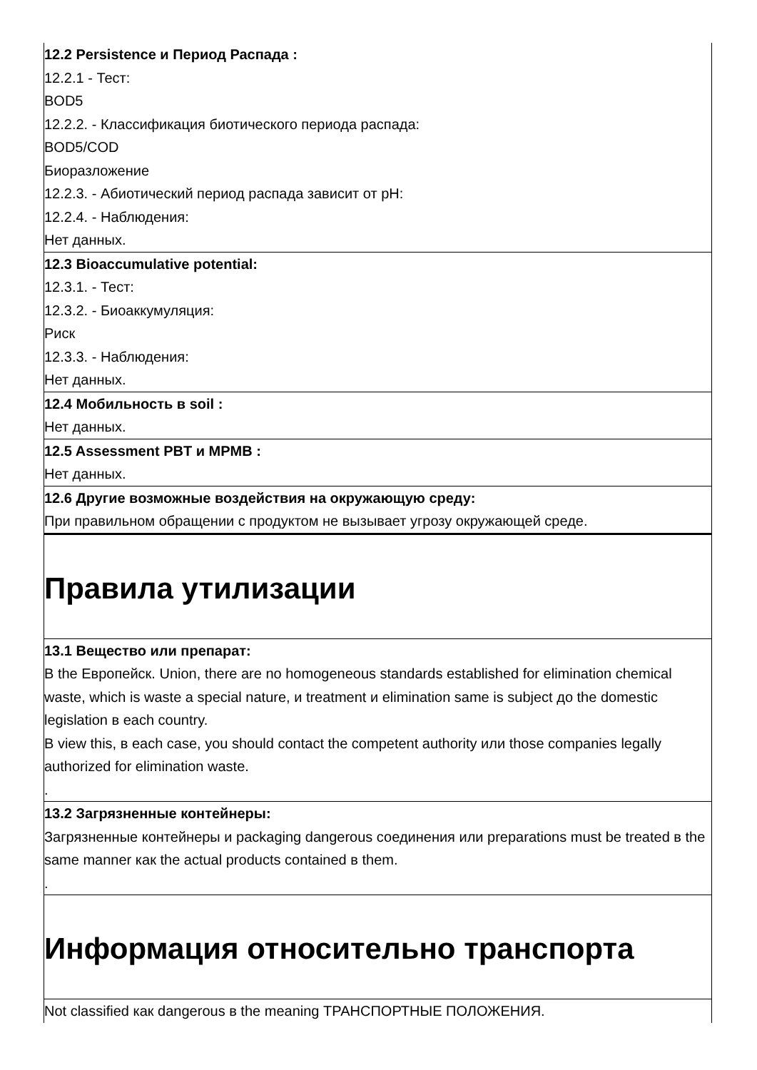12.2 Persistence и Период Распада :
12.2.1 - Тест:
BOD5
12.2.2. - Классификация биотического периода распада:
BOD5/COD
Биоразложение
12.2.3. - Абиотический период распада зависит от pH:
12.2.4. - Наблюдения:
Нет данных.
12.3 Bioaccumulative potential:
12.3.1. - Тест:
12.3.2. - Биоаккумуляция:
Риск
12.3.3. - Наблюдения:
Нет данных.
12.4 Мобильность в soil :
Нет данных.
12.5 Assessment PBT и MPMB :
Нет данных.
12.6 Другие возможные воздействия на окружающую среду:
При правильном обращении с продуктом не вызывает угрозу окружающей среде.
Правила утилизации
13.1 Вещество или препарат:
В the Европейск. Union, there are no homogeneous standards established for elimination chemical waste, which is waste a special nature, и treatment и elimination same is subject до the domestic legislation в each country.
В view this, в each case, you should contact the competent authority или those companies legally authorized for elimination waste.
.
13.2 Загрязненные контейнеры:
Загрязненные контейнеры и packaging dangerous соединения или preparations must be treated в the same manner как the actual products contained в them.
.
Информация относительно транспорта
Not classified как dangerous в the meaning ТРАНСПОРТНЫЕ ПОЛОЖЕНИЯ.